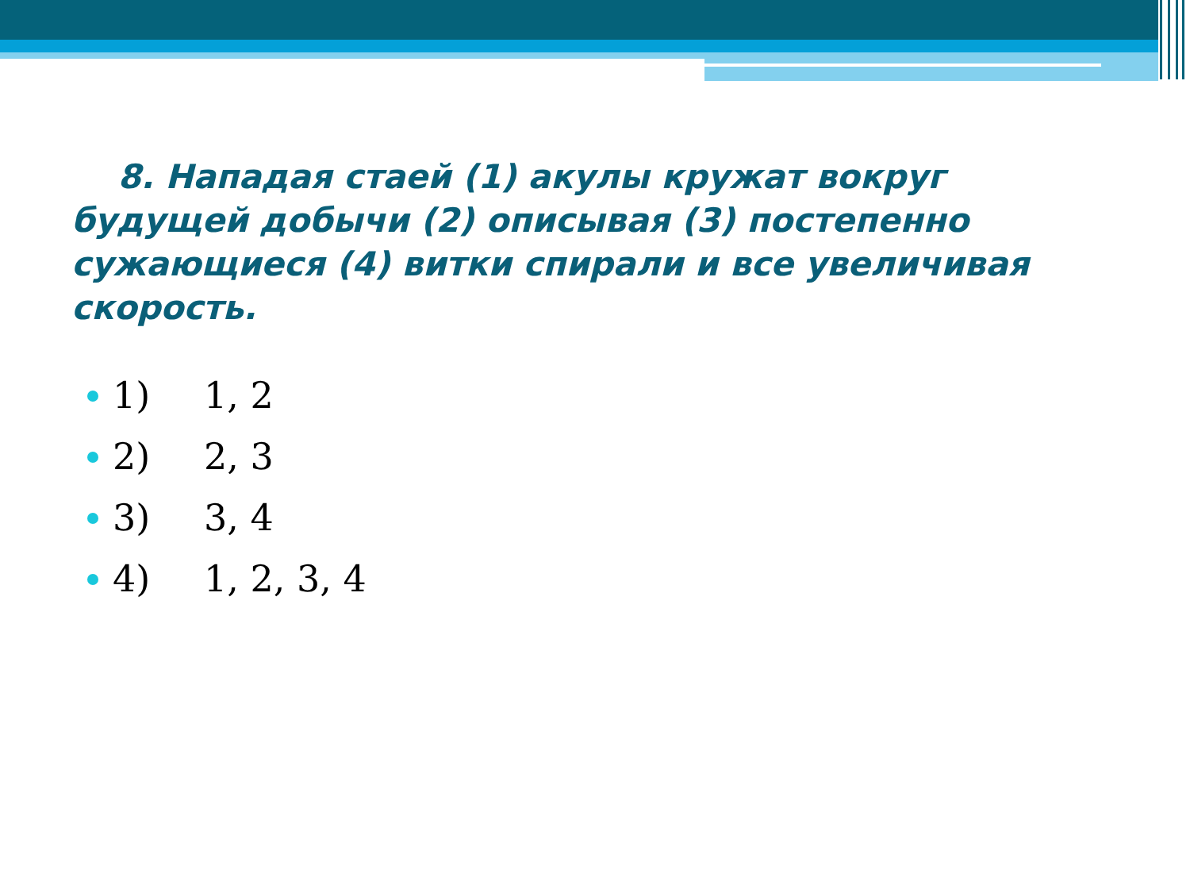8. Нападая стаей (1) акулы кружат вокруг будущей добычи (2) описывая (3) постепенно сужающиеся (4) витки спирали и все увеличивая скорость.
1) 1, 2
2) 2, 3
3) 3, 4
4) 1, 2, 3, 4